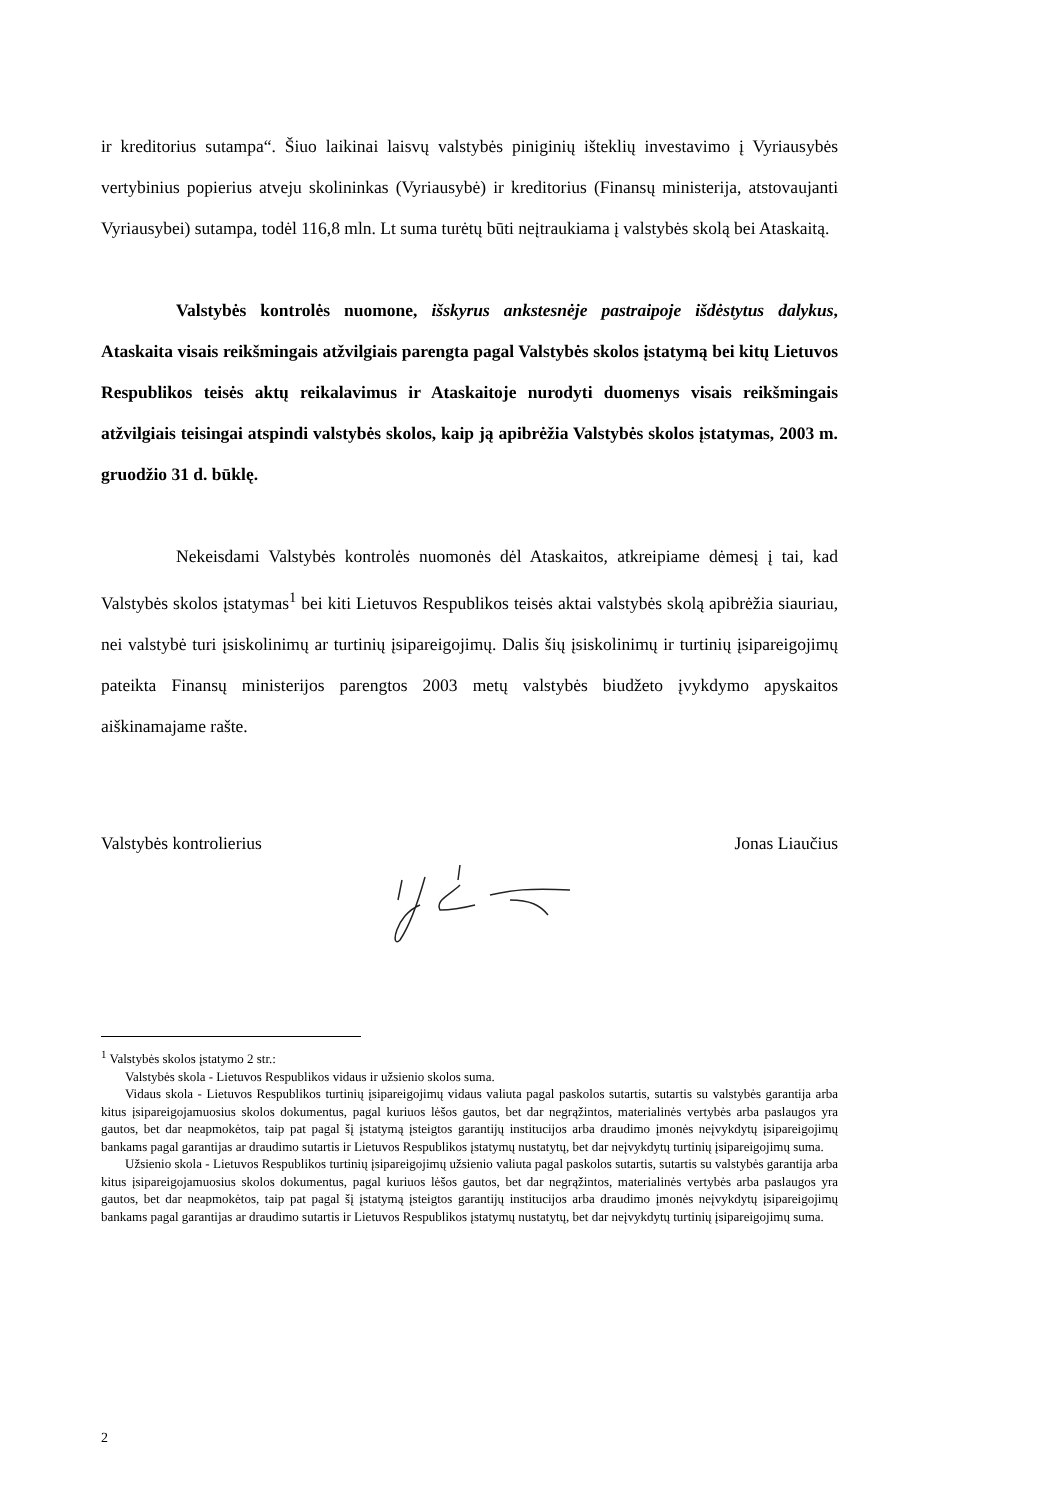ir kreditorius sutampa“. Šiuo laikinai laisvų valstybės piniginių išteklių investavimo į Vyriausybės vertybinius popierius atveju skolininkas (Vyriausybė) ir kreditorius (Finansų ministerija, atstovaujanti Vyriausybei) sutampa, todėl 116,8 mln. Lt suma turėtų būti neįtraukiama į valstybės skolą bei Ataskaitą.
Valstybės kontrolės nuomone, išskyrus ankstesnėje pastraipoje išdėstytus dalykus, Ataskaita visais reikšmingais atžvilgiais parengta pagal Valstybės skolos įstatymą bei kitų Lietuvos Respublikos teisės aktų reikalavimus ir Ataskaitoje nurodyti duomenys visais reikšmingais atžvilgiais teisingai atspindi valstybės skolos, kaip ją apibrėžia Valstybės skolos įstatymas, 2003 m. gruodžio 31 d. būklę.
Nekeisdami Valstybės kontrolės nuomonės dėl Ataskaitos, atkreipiame dėmesį į tai, kad Valstybės skolos įstatymas<sup>1</sup> bei kiti Lietuvos Respublikos teisės aktai valstybės skolą apibrėžia siauriau, nei valstybė turi įsiskolinimų ar turtinių įsipareigojimų. Dalis šių įsiskolinimų ir turtinių įsipareigojimų pateikta Finansų ministerijos parengtos 2003 metų valstybės biudžeto įvykdymo apyskaitos aiškinamajame rašte.
Valstybės kontrolierius Jonas Liaučius
<sup>1</sup> Valstybės skolos įstatymo 2 str.:
Valstybės skola - Lietuvos Respublikos vidaus ir užsienio skolos suma.
Vidaus skola - Lietuvos Respublikos turtinių įsipareigojimų vidaus valiuta pagal paskolos sutartis, sutartis su valstybės garantija arba kitus įsipareigojamuosius skolos dokumentus, pagal kuriuos lėšos gautos, bet dar negrąžintos, materialinės vertybės arba paslaugos yra gautos, bet dar neapmokėtos, taip pat pagal šį įstatymą įsteigtos garantijų institucijos arba draudimo įmonės neįvykdytų įsipareigojimų bankams pagal garantijas ar draudimo sutartis ir Lietuvos Respublikos įstatymų nustatytų, bet dar neįvykdytų turtinių įsipareigojimų suma.
Užsienio skola - Lietuvos Respublikos turtinių įsipareigojimų užsienio valiuta pagal paskolos sutartis, sutartis su valstybės garantija arba kitus įsipareigojamuosius skolos dokumentus, pagal kuriuos lėšos gautos, bet dar negrąžintos, materialinės vertybės arba paslaugos yra gautos, bet dar neapmokėtos, taip pat pagal šį įstatymą įsteigtos garantijų institucijos arba draudimo įmonės neįvykdytų įsipareigojimų bankams pagal garantijas ar draudimo sutartis ir Lietuvos Respublikos įstatymų nustatytų, bet dar neįvykdytų turtinių įsipareigojimų suma.
2